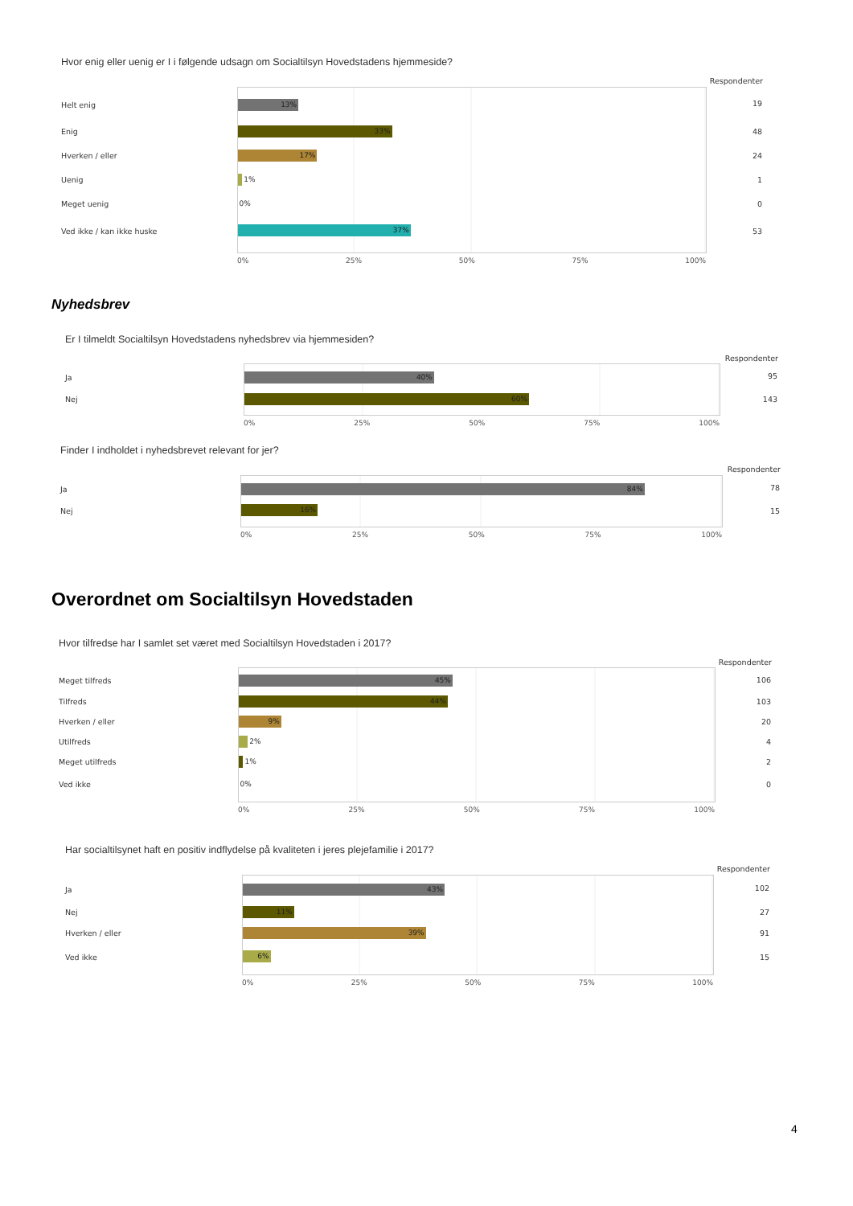Hvor enig eller uenig er I i følgende udsagn om Socialtilsyn Hovedstadens hjemmeside?
| | | Respondenter |
| Helt enig | 13% | 19 |
| Enig | 33% | 48 |
| Hverken / eller | 17% | 24 |
| Uenig | 1% | 1 |
| Meget uenig | 0% | 0 |
| Ved ikke / kan ikke huske | 37% | 53 |
| | 0% 25% 50% 75% 100% | |
Nyhedsbrev
Er I tilmeldt Socialtilsyn Hovedstadens nyhedsbrev via hjemmesiden?
| | | Respondenter |
| Ja | 40% | 95 |
| Nej | 60% | 143 |
| | 0% 25% 50% 75% 100% | |
Finder I indholdet i nyhedsbrevet relevant for jer?
| | | Respondenter |
| Ja | 84% | 78 |
| Nej | 16% | 15 |
| | 0% 25% 50% 75% 100% | |
Overordnet om Socialtilsyn Hovedstaden
Hvor tilfredse har I samlet set været med Socialtilsyn Hovedstaden i 2017?
| | | Respondenter |
| Meget tilfreds | 45% | 106 |
| Tilfreds | 44% | 103 |
| Hverken / eller | 9% | 20 |
| Utilfreds | 2% | 4 |
| Meget utilfreds | 1% | 2 |
| Ved ikke | 0% | 0 |
| | 0% 25% 50% 75% 100% | |
Har socialtilsynet haft en positiv indflydelse på kvaliteten i jeres plejefamilie i 2017?
| | | Respondenter |
| Ja | 43% | 102 |
| Nej | 11% | 27 |
| Hverken / eller | 39% | 91 |
| Ved ikke | 6% | 15 |
| | 0% 25% 50% 75% 100% | |
4